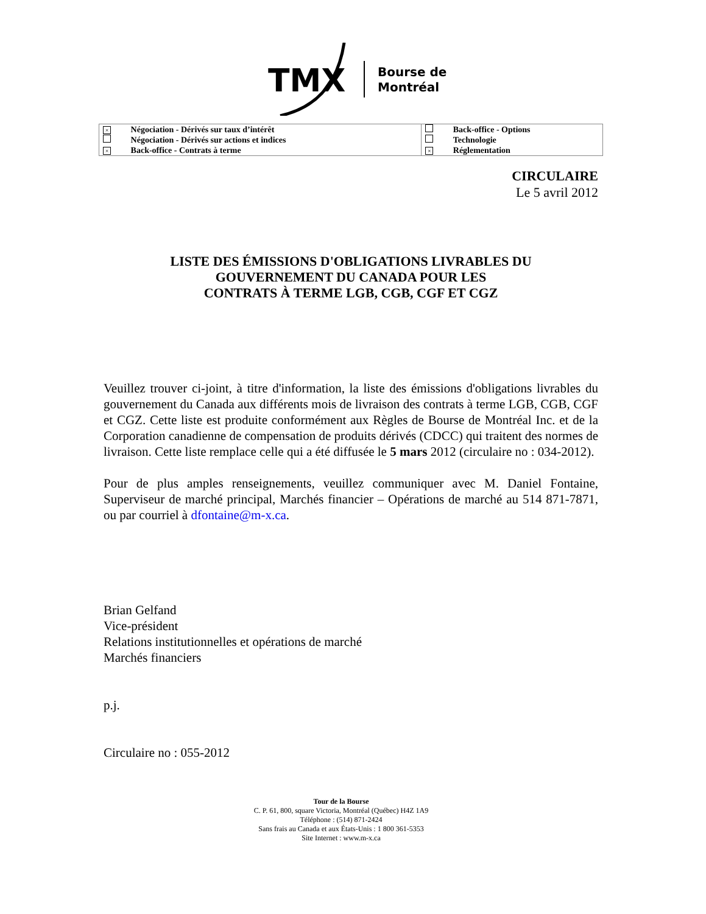TMX
Bourse de
Montréal
| × | Négociation - Dérivés sur taux d’intérêt | | Back-office - Options |
| | Négociation - Dérivés sur actions et indices | | Technologie |
| × | Back-office - Contrats à terme | × | Réglementation |
CIRCULAIRE
Le 5 avril 2012
LISTE DES ÉMISSIONS D'OBLIGATIONS LIVRABLES DU
GOUVERNEMENT DU CANADA POUR LES
CONTRATS À TERME LGB, CGB, CGF ET CGZ
Veuillez trouver ci-joint, à titre d'information, la liste des émissions d'obligations livrables du gouvernement du Canada aux différents mois de livraison des contrats à terme LGB, CGB, CGF et CGZ. Cette liste est produite conformément aux Règles de Bourse de Montréal Inc. et de la Corporation canadienne de compensation de produits dérivés (CDCC) qui traitent des normes de livraison. Cette liste remplace celle qui a été diffusée le 5 mars 2012 (circulaire no : 034-2012).
Pour de plus amples renseignements, veuillez communiquer avec M. Daniel Fontaine, Superviseur de marché principal, Marchés financier – Opérations de marché au 514 871-7871, ou par courriel à dfontaine@m-x.ca.
Brian Gelfand
Vice-président
Relations institutionnelles et opérations de marché
Marchés financiers
p.j.
Circulaire no : 055-2012
Tour de la Bourse
C. P. 61, 800, square Victoria, Montréal (Québec) H4Z 1A9
Téléphone : (514) 871-2424
Sans frais au Canada et aux États-Unis : 1 800 361-5353
Site Internet : www.m-x.ca